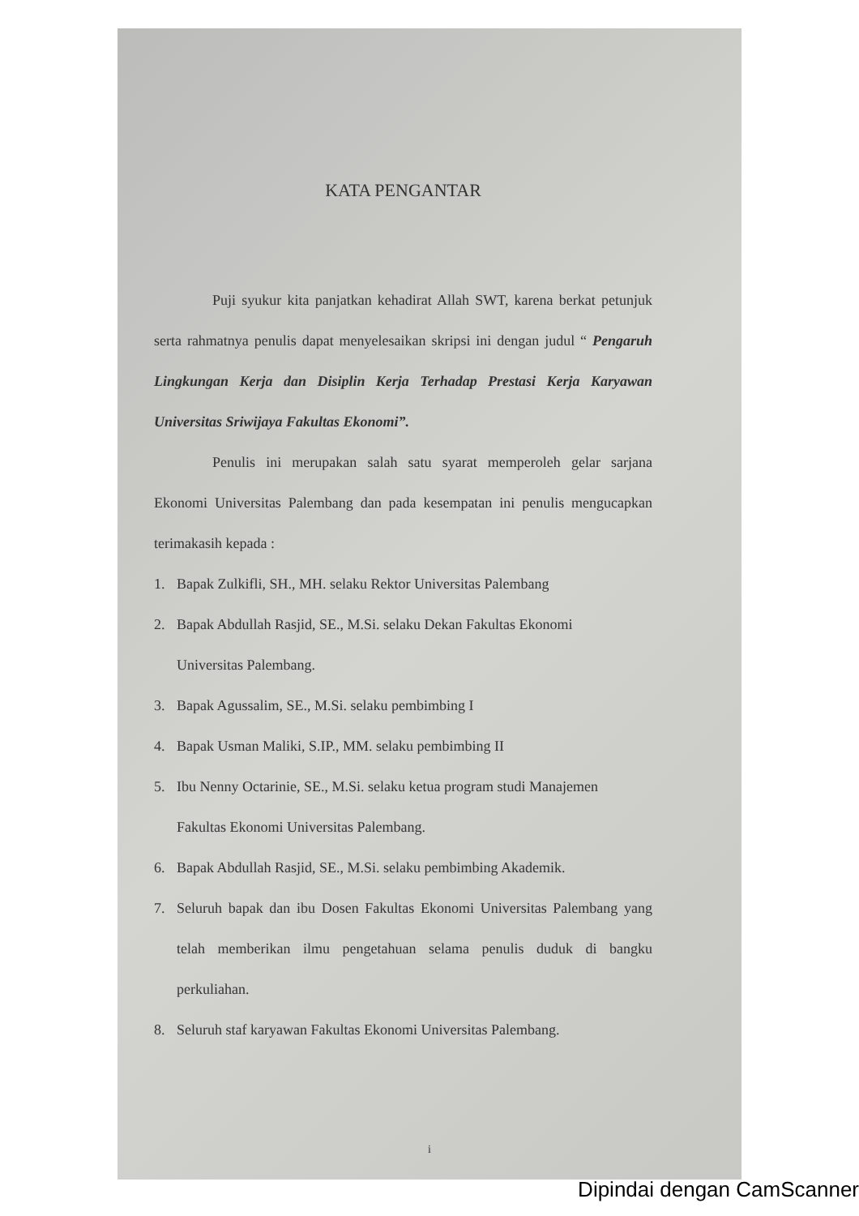KATA PENGANTAR
Puji syukur kita panjatkan kehadirat Allah SWT, karena berkat petunjuk serta rahmatnya penulis dapat menyelesaikan skripsi ini dengan judul “ Pengaruh Lingkungan Kerja dan Disiplin Kerja Terhadap Prestasi Kerja Karyawan Universitas Sriwijaya Fakultas Ekonomi”.
Penulis ini merupakan salah satu syarat memperoleh gelar sarjana Ekonomi Universitas Palembang dan pada kesempatan ini penulis mengucapkan terimakasih kepada :
1. Bapak Zulkifli, SH., MH. selaku Rektor Universitas Palembang
2. Bapak Abdullah Rasjid, SE., M.Si. selaku Dekan Fakultas Ekonomi
Universitas Palembang.
3. Bapak Agussalim, SE., M.Si. selaku pembimbing I
4. Bapak Usman Maliki, S.IP., MM. selaku pembimbing II
5. Ibu Nenny Octarinie, SE., M.Si. selaku ketua program studi Manajemen
Fakultas Ekonomi Universitas Palembang.
6. Bapak Abdullah Rasjid, SE., M.Si. selaku pembimbing Akademik.
7. Seluruh bapak dan ibu Dosen Fakultas Ekonomi Universitas Palembang yang telah memberikan ilmu pengetahuan selama penulis duduk di bangku perkuliahan.
8. Seluruh staf karyawan Fakultas Ekonomi Universitas Palembang.
i
Dipindai dengan CamScanner